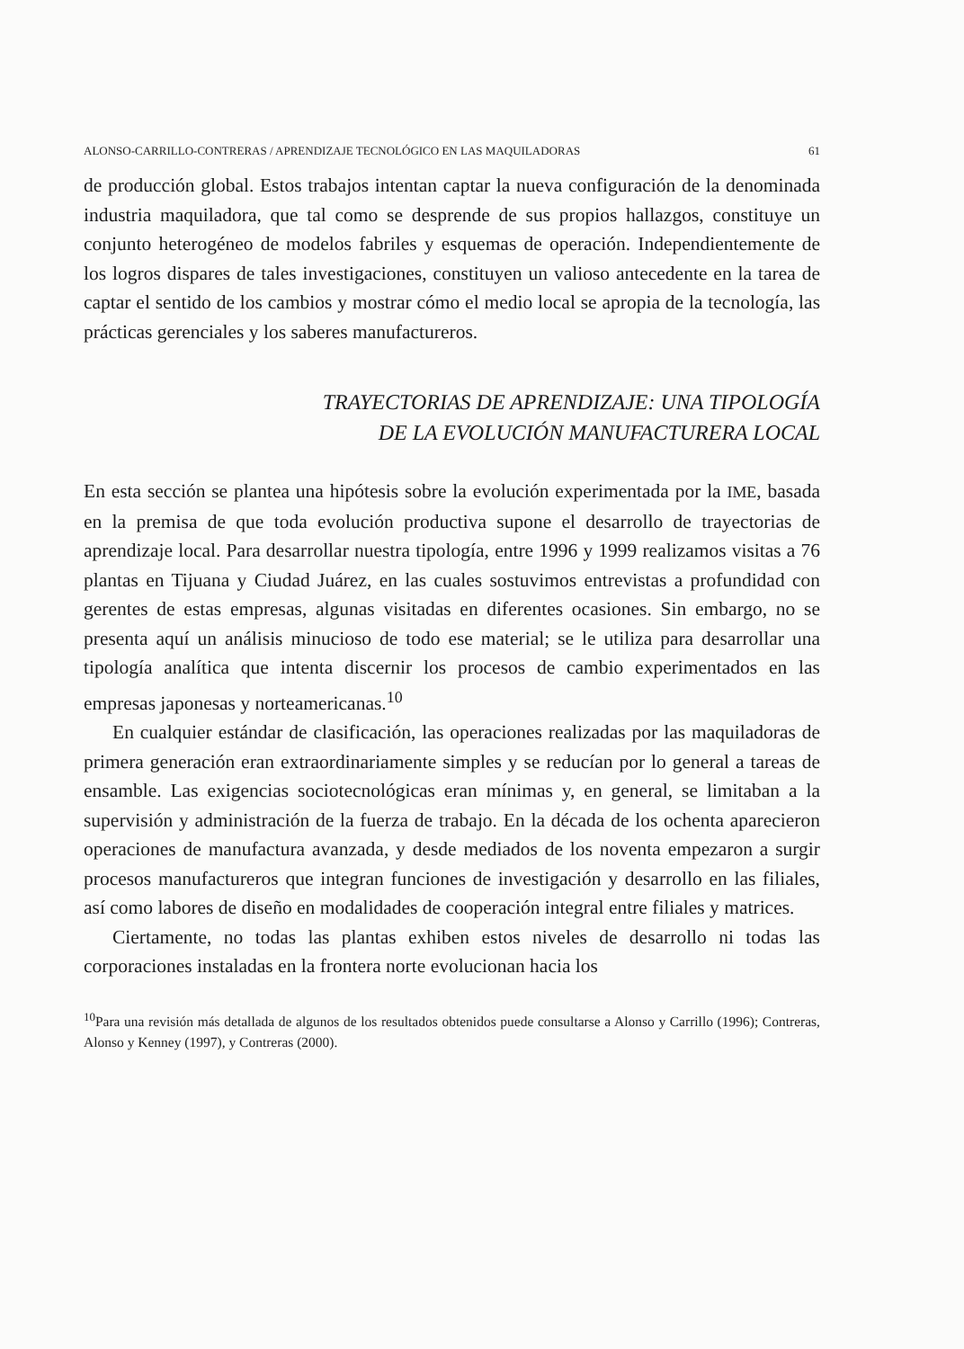ALONSO-CARRILLO-CONTRERAS / APRENDIZAJE TECNOLÓGICO EN LAS MAQUILADORAS 61
de producción global. Estos trabajos intentan captar la nueva configuración de la denominada industria maquiladora, que tal como se desprende de sus propios hallazgos, constituye un conjunto heterogéneo de modelos fabriles y esquemas de operación. Independientemente de los logros dispares de tales investigaciones, constituyen un valioso antecedente en la tarea de captar el sentido de los cambios y mostrar cómo el medio local se apropia de la tecnología, las prácticas gerenciales y los saberes manufactureros.
TRAYECTORIAS DE APRENDIZAJE: UNA TIPOLOGÍA
DE LA EVOLUCIÓN MANUFACTURERA LOCAL
En esta sección se plantea una hipótesis sobre la evolución experimentada por la IME, basada en la premisa de que toda evolución productiva supone el desarrollo de trayectorias de aprendizaje local. Para desarrollar nuestra tipología, entre 1996 y 1999 realizamos visitas a 76 plantas en Tijuana y Ciudad Juárez, en las cuales sostuvimos entrevistas a profundidad con gerentes de estas empresas, algunas visitadas en diferentes ocasiones. Sin embargo, no se presenta aquí un análisis minucioso de todo ese material; se le utiliza para desarrollar una tipología analítica que intenta discernir los procesos de cambio experimentados en las empresas japonesas y norteamericanas.<sup>10</sup>
En cualquier estándar de clasificación, las operaciones realizadas por las maquiladoras de primera generación eran extraordinariamente simples y se reducían por lo general a tareas de ensamble. Las exigencias sociotecnológicas eran mínimas y, en general, se limitaban a la supervisión y administración de la fuerza de trabajo. En la década de los ochenta aparecieron operaciones de manufactura avanzada, y desde mediados de los noventa empezaron a surgir procesos manufactureros que integran funciones de investigación y desarrollo en las filiales, así como labores de diseño en modalidades de cooperación integral entre filiales y matrices.
Ciertamente, no todas las plantas exhiben estos niveles de desarrollo ni todas las corporaciones instaladas en la frontera norte evolucionan hacia los
<sup>10</sup> Para una revisión más detallada de algunos de los resultados obtenidos puede consultarse a Alonso y Carrillo (1996); Contreras, Alonso y Kenney (1997), y Contreras (2000).